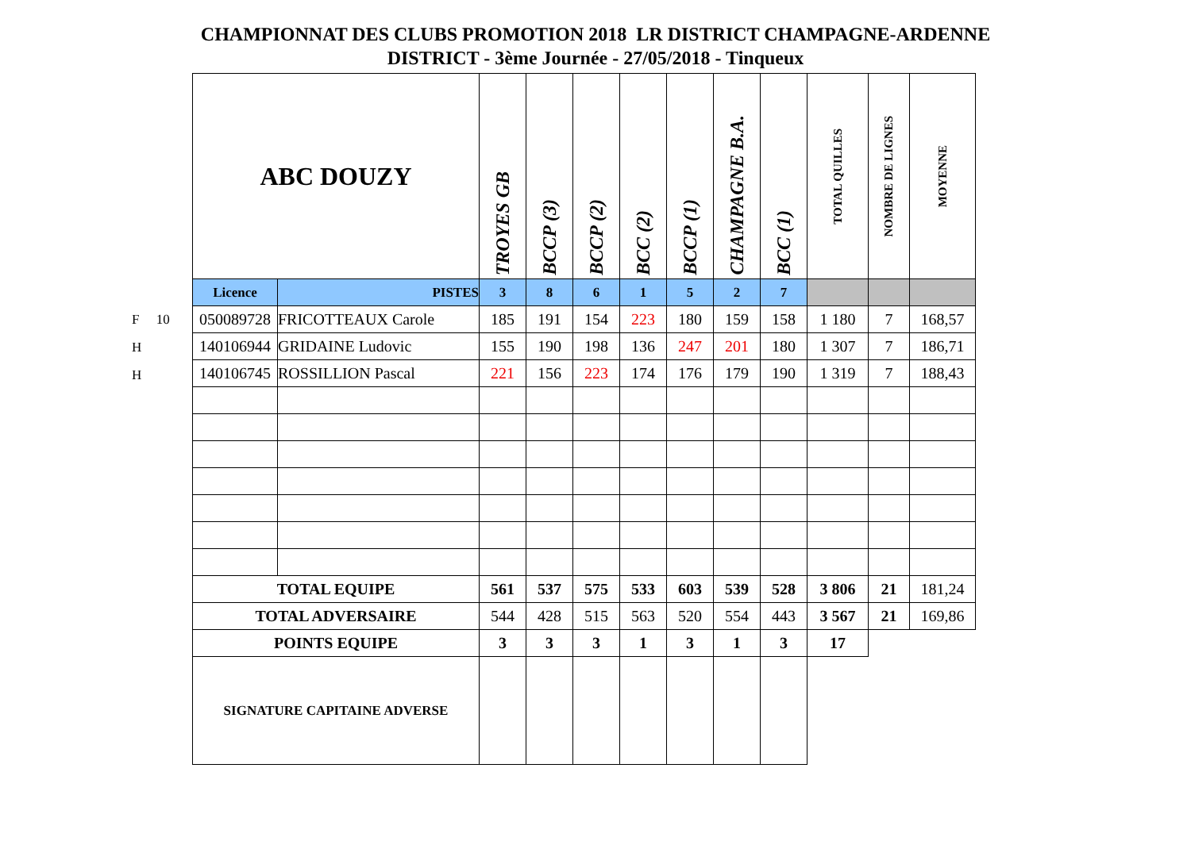CHAMPIONNAT DES CLUBS PROMOTION 2018 LR DISTRICT CHAMPAGNE-ARDENNE
DISTRICT - 3ème Journée - 27/05/2018 - Tinqueux
F 10
H
H
| ABC DOUZY | | TROYES GB | BCCP (3) | BCCP (2) | BCC (2) | BCCP (1) | CHAMPAGNE B.A. | BCC (1) | TOTAL QUILLES | NOMBRE DE LIGNES | MOYENNE |
| --- | --- | --- | --- | --- | --- | --- | --- | --- | --- | --- | --- |
| Licence | PISTES | 3 | 8 | 6 | 1 | 5 | 2 | 7 | | | |
| 050089728 | FRICOTTEAUX Carole | 185 | 191 | 154 | 223 | 180 | 159 | 158 | 1 180 | 7 | 168,57 |
| 140106944 | GRIDAINE Ludovic | 155 | 190 | 198 | 136 | 247 | 201 | 180 | 1 307 | 7 | 186,71 |
| 140106745 | ROSSILLION Pascal | 221 | 156 | 223 | 174 | 176 | 179 | 190 | 1 319 | 7 | 188,43 |
| TOTAL EQUIPE | | 561 | 537 | 575 | 533 | 603 | 539 | 528 | 3 806 | 21 | 181,24 |
| TOTAL ADVERSAIRE | | 544 | 428 | 515 | 563 | 520 | 554 | 443 | 3 567 | 21 | 169,86 |
| POINTS EQUIPE | | 3 | 3 | 3 | 1 | 3 | 1 | 3 | 17 | | |
| SIGNATURE CAPITAINE ADVERSE | | | | | | | | | | | |